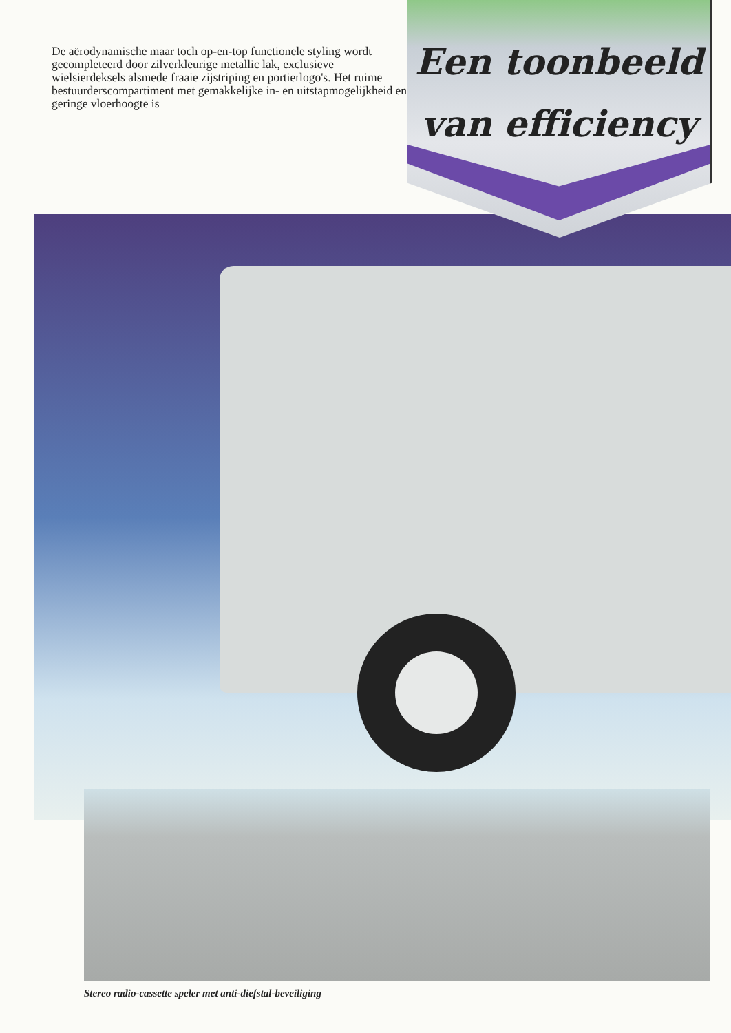De aërodynamische maar toch op-en-top functionele styling wordt gecompleteerd door zilverkleurige metallic lak, exclusieve wielsierdeksels alsmede fraaie zijstriping en portierlogo's. Het ruime bestuurderscompartiment met gemakkelijke in- en uitstapmogelijkheid en geringe vloerhoogte is
Een toonbeeld
van efficiency
Stereo radio-cassette speler met anti-diefstal-beveiliging